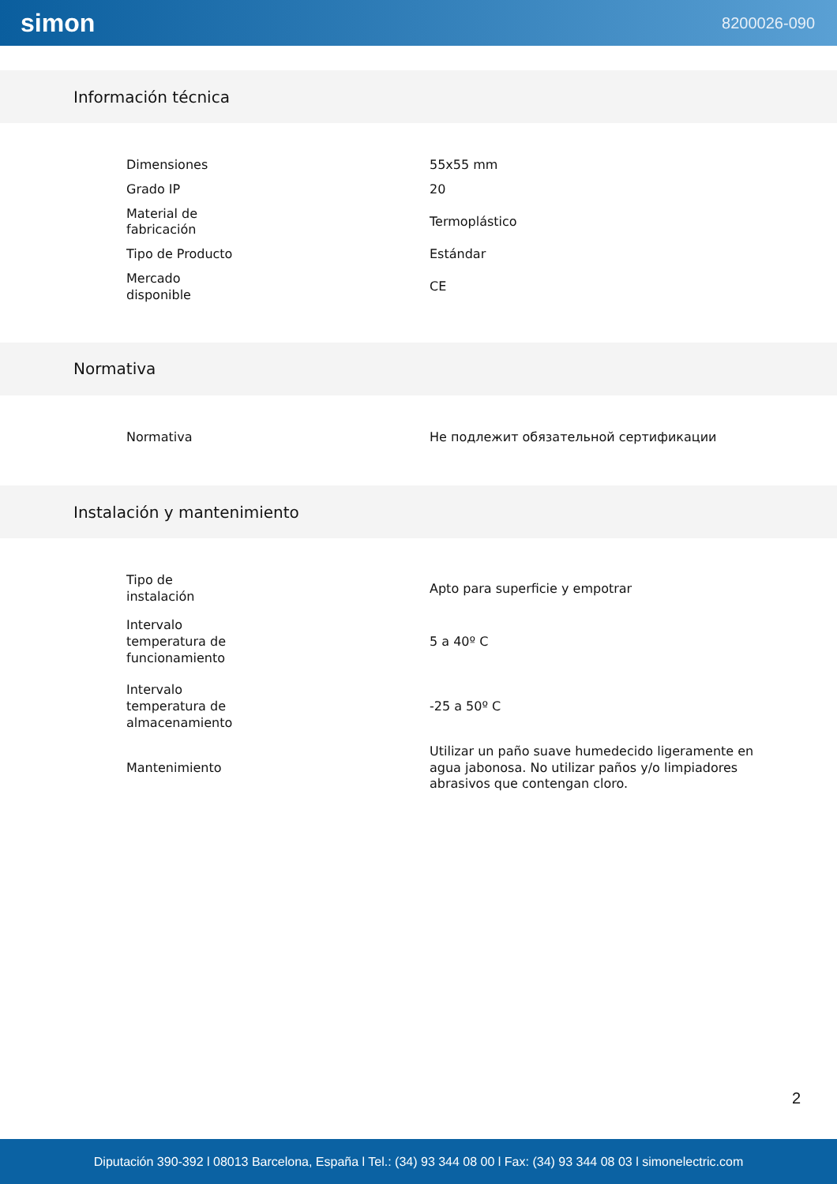simon 8200026-090
Información técnica
| Dimensiones | 55x55 mm |
| Grado IP | 20 |
| Material de fabricación | Termoplástico |
| Tipo de Producto | Estándar |
| Mercado disponible | CE |
Normativa
| Normativa | Не подлежит обязательной сертификации |
Instalación y mantenimiento
| Tipo de instalación | Apto para superficie y empotrar |
| Intervalo temperatura de funcionamiento | 5 a 40º C |
| Intervalo temperatura de almacenamiento | -25 a 50º C |
| Mantenimiento | Utilizar un paño suave humedecido ligeramente en agua jabonosa. No utilizar paños y/o limpiadores abrasivos que contengan cloro. |
2
Diputación 390-392 l 08013 Barcelona, España l Tel.: (34) 93 344 08 00 l Fax: (34) 93 344 08 03 l simonelectric.com